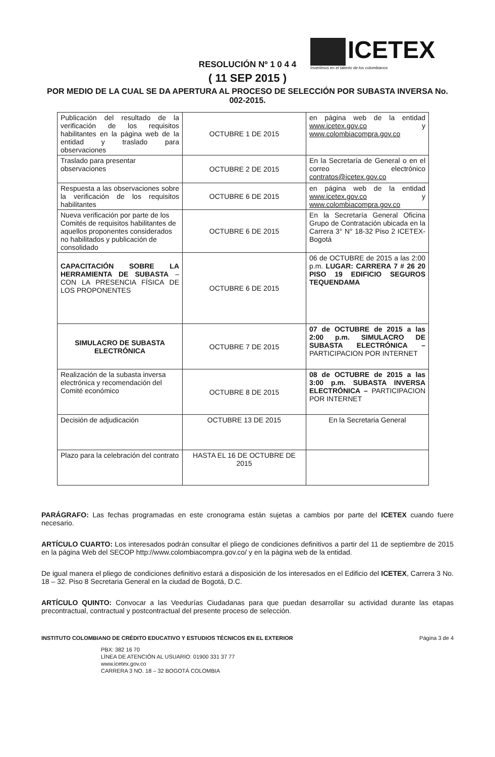ICETEX
Invertimos en el talento de los colombianos
RESOLUCIÓN Nº 1 0 4 4
( 11 SEP 2015 )
POR MEDIO DE LA CUAL SE DA APERTURA AL PROCESO DE SELECCIÓN POR SUBASTA INVERSA No. 002-2015.
| Publicación del resultado de la verificación de los requisitos habilitantes en la página web de la entidad y traslado para observaciones | OCTUBRE 1 DE 2015 | en página web de la entidad www.icetex.gov.co y www.colombiacompra.gov.co |
| Traslado para presentar observaciones | OCTUBRE 2 DE 2015 | En la Secretaría de General o en el correo electrónico contratos@icetex.gov.co |
| Respuesta a las observaciones sobre la verificación de los requisitos habilitantes | OCTUBRE 6 DE 2015 | en página web de la entidad www.icetex.gov.co y www.colombiacompra.gov.co |
| Nueva verificación por parte de los Comités de requisitos habilitantes de aquellos proponentes considerados no habilitados y publicación de consolidado | OCTUBRE 6 DE 2015 | En la Secretaría General Oficina Grupo de Contratación ubicada en la Carrera 3° N° 18-32 Piso 2 ICETEX- Bogotá |
| CAPACITACIÓN SOBRE LA HERRAMIENTA DE SUBASTA – CON LA PRESENCIA FÍSICA DE LOS PROPONENTES | OCTUBRE 6 DE 2015 | 06 de OCTUBRE de 2015 a las 2:00 p.m. LUGAR: CARRERA 7 # 26 20 PISO 19 EDIFICIO SEGUROS TEQUENDAMA |
| SIMULACRO DE SUBASTA ELECTRÓNICA | OCTUBRE 7 DE 2015 | 07 de OCTUBRE de 2015 a las 2:00 p.m. SIMULACRO DE SUBASTA ELECTRÓNICA – PARTICIPACION POR INTERNET |
| Realización de la subasta inversa electrónica y recomendación del Comité económico | OCTUBRE 8 DE 2015 | 08 de OCTUBRE de 2015 a las 3:00 p.m. SUBASTA INVERSA ELECTRÓNICA – PARTICIPACION POR INTERNET |
| Decisión de adjudicación | OCTUBRE 13 DE 2015 | En la Secretaria General |
| Plazo para la celebración del contrato | HASTA EL 16 DE OCTUBRE DE 2015 | |
PARÁGRAFO: Las fechas programadas en este cronograma están sujetas a cambios por parte del ICETEX cuando fuere necesario.
ARTÍCULO CUARTO: Los interesados podrán consultar el pliego de condiciones definitivos a partir del 11 de septiembre de 2015 en la página Web del SECOP http://www.colombiacompra.gov.co/ y en la página web de la entidad.
De igual manera el pliego de condiciones definitivo estará a disposición de los interesados en el Edificio del ICETEX, Carrera 3 No. 18 – 32. Piso 8 Secretaria General en la ciudad de Bogotá, D.C.
ARTÍCULO QUINTO: Convocar a las Veedurías Ciudadanas para que puedan desarrollar su actividad durante las etapas precontractual, contractual y postcontractual del presente proceso de selección.
INSTITUTO COLOMBIANO DE CRÉDITO EDUCATIVO Y ESTUDIOS TÉCNICOS EN EL EXTERIOR Página 3 de 4
PBX: 382 16 70
LÍNEA DE ATENCIÓN AL USUARIO: 01900 331 37 77
www.icetex.gov.co
CARRERA 3 NO. 18 – 32 BOGOTÁ COLOMBIA